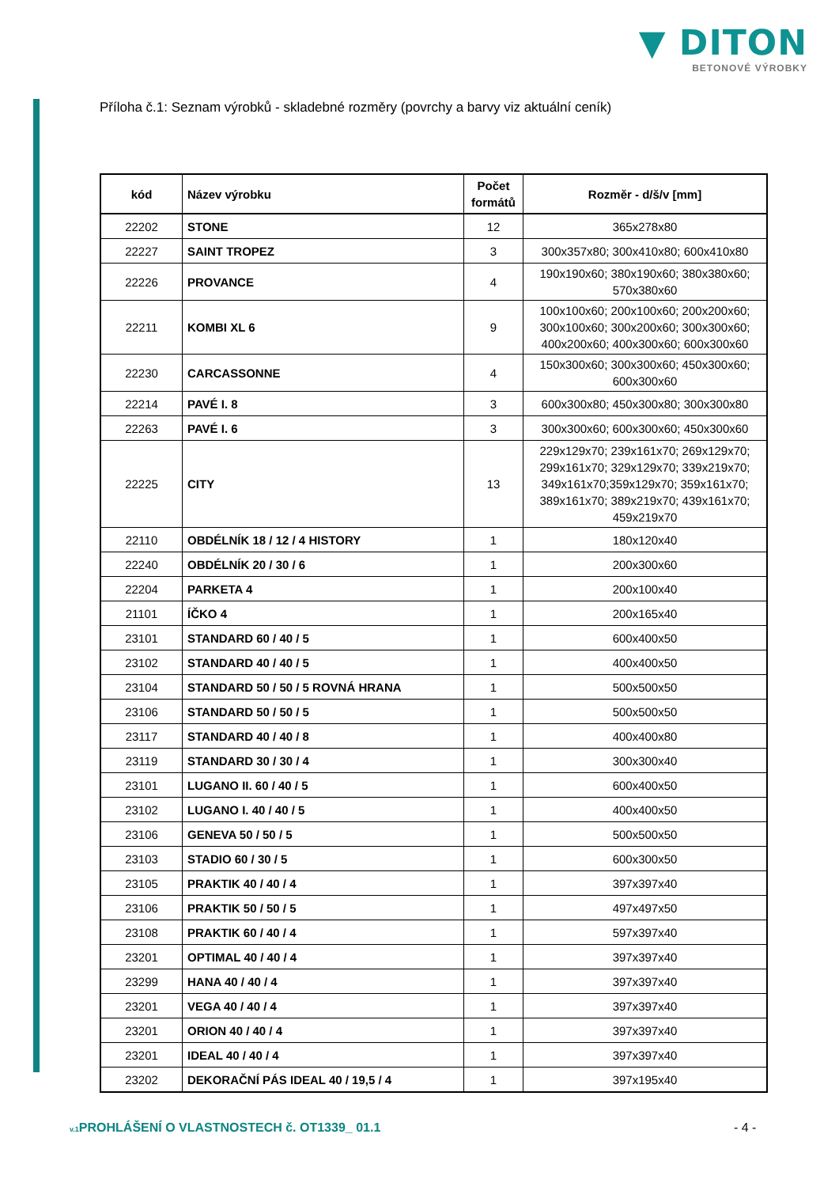▼ DITON
BETONOVÉ VÝROBKY
Příloha č.1: Seznam výrobků - skladebné rozměry (povrchy a barvy viz aktuální ceník)
| kód | Název výrobku | Počet formátů | Rozměr - d/š/v [mm] |
| --- | --- | --- | --- |
| 22202 | STONE | 12 | 365x278x80 |
| 22227 | SAINT TROPEZ | 3 | 300x357x80; 300x410x80; 600x410x80 |
| 22226 | PROVANCE | 4 | 190x190x60; 380x190x60; 380x380x60; 570x380x60 |
| 22211 | KOMBI XL 6 | 9 | 100x100x60; 200x100x60; 200x200x60; 300x100x60; 300x200x60; 300x300x60; 400x200x60; 400x300x60; 600x300x60 |
| 22230 | CARCASSONNE | 4 | 150x300x60; 300x300x60; 450x300x60; 600x300x60 |
| 22214 | PAVÉ I. 8 | 3 | 600x300x80; 450x300x80; 300x300x80 |
| 22263 | PAVÉ I. 6 | 3 | 300x300x60; 600x300x60; 450x300x60 |
| 22225 | CITY | 13 | 229x129x70; 239x161x70; 269x129x70; 299x161x70; 329x129x70; 339x219x70; 349x161x70;359x129x70; 359x161x70; 389x161x70; 389x219x70; 439x161x70; 459x219x70 |
| 22110 | OBDÉLNÍK 18 / 12 / 4 HISTORY | 1 | 180x120x40 |
| 22240 | OBDÉLNÍK 20 / 30 / 6 | 1 | 200x300x60 |
| 22204 | PARKETA 4 | 1 | 200x100x40 |
| 21101 | ÍČKO 4 | 1 | 200x165x40 |
| 23101 | STANDARD 60 / 40 / 5 | 1 | 600x400x50 |
| 23102 | STANDARD 40 / 40 / 5 | 1 | 400x400x50 |
| 23104 | STANDARD 50 / 50 / 5 ROVNÁ HRANA | 1 | 500x500x50 |
| 23106 | STANDARD 50 / 50 / 5 | 1 | 500x500x50 |
| 23117 | STANDARD 40 / 40 / 8 | 1 | 400x400x80 |
| 23119 | STANDARD 30 / 30 / 4 | 1 | 300x300x40 |
| 23101 | LUGANO II. 60 / 40 / 5 | 1 | 600x400x50 |
| 23102 | LUGANO I. 40 / 40 / 5 | 1 | 400x400x50 |
| 23106 | GENEVA 50 / 50 / 5 | 1 | 500x500x50 |
| 23103 | STADIO 60 / 30 / 5 | 1 | 600x300x50 |
| 23105 | PRAKTIK 40 / 40 / 4 | 1 | 397x397x40 |
| 23106 | PRAKTIK 50 / 50 / 5 | 1 | 497x497x50 |
| 23108 | PRAKTIK 60 / 40 / 4 | 1 | 597x397x40 |
| 23201 | OPTIMAL 40 / 40 / 4 | 1 | 397x397x40 |
| 23299 | HANA 40 / 40 / 4 | 1 | 397x397x40 |
| 23201 | VEGA 40 / 40 / 4 | 1 | 397x397x40 |
| 23201 | ORION 40 / 40 / 4 | 1 | 397x397x40 |
| 23201 | IDEAL 40 / 40 / 4 | 1 | 397x397x40 |
| 23202 | DEKORAČNÍ PÁS IDEAL 40 / 19,5 / 4 | 1 | 397x195x40 |
v.1 PROHLÁŠENÍ O VLASTNOSTECH č. OT1339_ 01.1
- 4 -